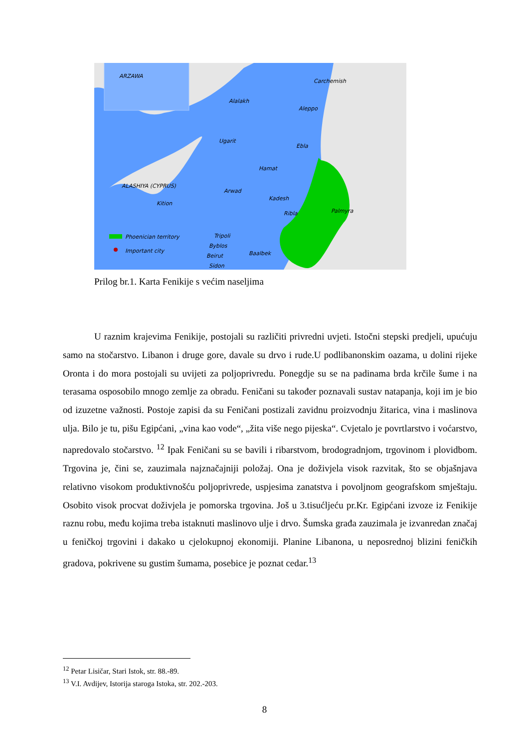Phoenician territory
Important city
ARZAWA
Carchemish
Alalakh
Aleppo
Ugarit
Ebla
Hamat
ALASHIYA (CYPRUS)
Kition
Arwad
Kadesh
Ribla
Palmyra
Tripoli
Byblos
Beirut
Baalbek
Sidon
Prilog br.1. Karta Fenikije s većim naseljima
U raznim krajevima Fenikije, postojali su različiti privredni uvjeti. Istočni stepski predjeli, upućuju samo na stočarstvo. Libanon i druge gore, davale su drvo i rude.U podlibanonskim oazama, u dolini rijeke Oronta i do mora postojali su uvijeti za poljoprivredu. Ponegdje su se na padinama brda krčile šume i na terasama osposobilo mnogo zemlje za obradu. Feničani su također poznavali sustav natapanja, koji im je bio od izuzetne važnosti. Postoje zapisi da su Feničani postizali zavidnu proizvodnju žitarica, vina i maslinova ulja. Bilo je tu, pišu Egipćani, „vina kao vode“, „žita više nego pijeska“. Cvjetalo je povrtlarstvo i voćarstvo, napredovalo stočarstvo. <sup>12</sup> Ipak Feničani su se bavili i ribarstvom, brodogradnjom, trgovinom i plovidbom. Trgovina je, čini se, zauzimala najznačajniji položaj. Ona je doživjela visok razvitak, što se objašnjava relativno visokom produktivnošću poljoprivrede, uspjesima zanatstva i povoljnom geografskom smještaju. Osobito visok procvat doživjela je pomorska trgovina. Još u 3.tisućljeću pr.Kr. Egipćani izvoze iz Fenikije raznu robu, među kojima treba istaknuti maslinovo ulje i drvo. Šumska građa zauzimala je izvanredan značaj u feničkoj trgovini i dakako u cjelokupnoj ekonomiji. Planine Libanona, u neposrednoj blizini feničkih gradova, pokrivene su gustim šumama, posebice je poznat cedar.<sup>13</sup>
<sup>12</sup> Petar Lisičar, Stari Istok, str. 88.-89.
<sup>13</sup> V.I. Avdijev, Istorija staroga Istoka, str. 202.-203.
8